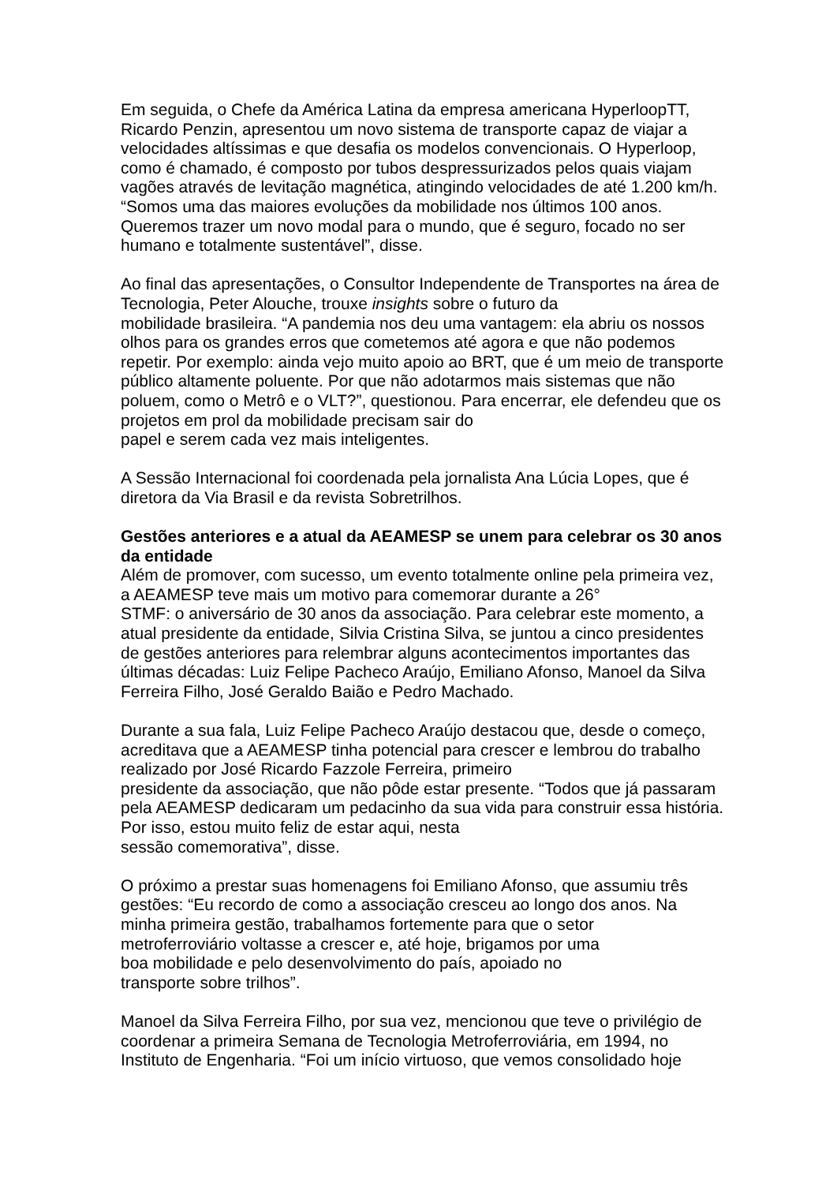Em seguida, o Chefe da América Latina da empresa americana HyperloopTT, Ricardo Penzin, apresentou um novo sistema de transporte capaz de viajar a velocidades altíssimas e que desafia os modelos convencionais. O Hyperloop, como é chamado, é composto por tubos despressurizados pelos quais viajam vagões através de levitação magnética, atingindo velocidades de até 1.200 km/h. “Somos uma das maiores evoluções da mobilidade nos últimos 100 anos. Queremos trazer um novo modal para o mundo, que é seguro, focado no ser humano e totalmente sustentável”, disse.
Ao final das apresentações, o Consultor Independente de Transportes na área de Tecnologia, Peter Alouche, trouxe insights sobre o futuro da
mobilidade brasileira. “A pandemia nos deu uma vantagem: ela abriu os nossos olhos para os grandes erros que cometemos até agora e que não podemos repetir. Por exemplo: ainda vejo muito apoio ao BRT, que é um meio de transporte público altamente poluente. Por que não adotarmos mais sistemas que não poluem, como o Metrô e o VLT?”, questionou. Para encerrar, ele defendeu que os projetos em prol da mobilidade precisam sair do
papel e serem cada vez mais inteligentes.
A Sessão Internacional foi coordenada pela jornalista Ana Lúcia Lopes, que é diretora da Via Brasil e da revista Sobretrilhos.
Gestões anteriores e a atual da AEAMESP se unem para celebrar os 30 anos da entidade
Além de promover, com sucesso, um evento totalmente online pela primeira vez, a AEAMESP teve mais um motivo para comemorar durante a 26°
STMF: o aniversário de 30 anos da associação. Para celebrar este momento, a atual presidente da entidade, Silvia Cristina Silva, se juntou a cinco presidentes de gestões anteriores para relembrar alguns acontecimentos importantes das últimas décadas: Luiz Felipe Pacheco Araújo, Emiliano Afonso, Manoel da Silva Ferreira Filho, José Geraldo Baião e Pedro Machado.
Durante a sua fala, Luiz Felipe Pacheco Araújo destacou que, desde o começo, acreditava que a AEAMESP tinha potencial para crescer e lembrou do trabalho realizado por José Ricardo Fazzole Ferreira, primeiro
presidente da associação, que não pôde estar presente. “Todos que já passaram pela AEAMESP dedicaram um pedacinho da sua vida para construir essa história. Por isso, estou muito feliz de estar aqui, nesta
sessão comemorativa”, disse.
O próximo a prestar suas homenagens foi Emiliano Afonso, que assumiu três gestões: “Eu recordo de como a associação cresceu ao longo dos anos. Na minha primeira gestão, trabalhamos fortemente para que o setor
metroferroviário voltasse a crescer e, até hoje, brigamos por uma
boa mobilidade e pelo desenvolvimento do país, apoiado no
transporte sobre trilhos”.
Manoel da Silva Ferreira Filho, por sua vez, mencionou que teve o privilégio de coordenar a primeira Semana de Tecnologia Metroferroviária, em 1994, no Instituto de Engenharia. “Foi um início virtuoso, que vemos consolidado hoje